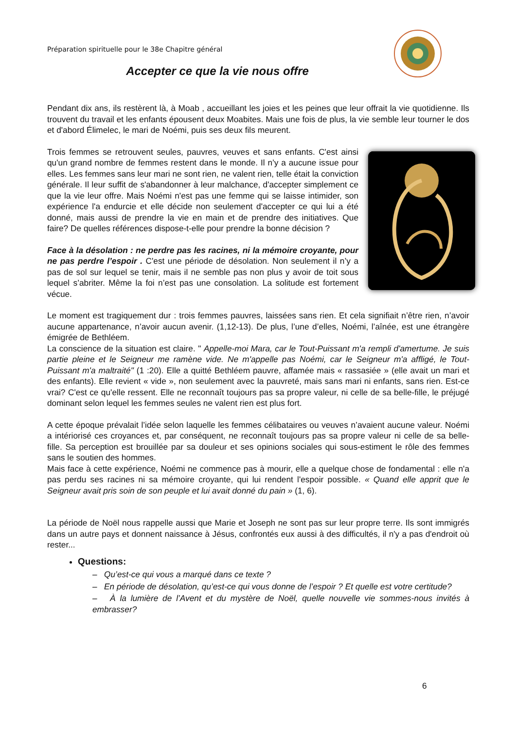Préparation spirituelle pour le 38e Chapitre général
Accepter ce que la vie nous offre
Pendant dix ans, ils restèrent là, à Moab , accueillant les joies et les peines que leur offrait la vie quotidienne. Ils trouvent du travail et les enfants épousent deux Moabites. Mais une fois de plus, la vie semble leur tourner le dos et d'abord Élimelec, le mari de Noémi, puis ses deux fils meurent.
Trois femmes se retrouvent seules, pauvres, veuves et sans enfants. C'est ainsi qu'un grand nombre de femmes restent dans le monde. Il n’y a aucune issue pour elles. Les femmes sans leur mari ne sont rien, ne valent rien, telle était la conviction générale. Il leur suffit de s'abandonner à leur malchance, d'accepter simplement ce que la vie leur offre. Mais Noémi n'est pas une femme qui se laisse intimider, son expérience l'a endurcie et elle décide non seulement d'accepter ce qui lui a été donné, mais aussi de prendre la vie en main et de prendre des initiatives. Que faire? De quelles références dispose-t-elle pour prendre la bonne décision ?
Face à la désolation : ne perdre pas les racines, ni la mémoire croyante, pour ne pas perdre l’espoir . C'est une période de désolation. Non seulement il n’y a pas de sol sur lequel se tenir, mais il ne semble pas non plus y avoir de toit sous lequel s’abriter. Même la foi n’est pas une consolation. La solitude est fortement vécue.
Le moment est tragiquement dur : trois femmes pauvres, laissées sans rien. Et cela signifiait n’être rien, n’avoir aucune appartenance, n’avoir aucun avenir. (1,12-13). De plus, l’une d’elles, Noémi, l’aînée, est une étrangère émigrée de Bethléem.
La conscience de la situation est claire. " Appelle-moi Mara, car le Tout-Puissant m'a rempli d'amertume. Je suis partie pleine et le Seigneur me ramène vide. Ne m'appelle pas Noémi, car le Seigneur m'a affligé, le Tout-Puissant m'a maltraité" (1 :20). Elle a quitté Bethléem pauvre, affamée mais « rassasiée » (elle avait un mari et des enfants). Elle revient « vide », non seulement avec la pauvreté, mais sans mari ni enfants, sans rien. Est-ce vrai? C'est ce qu'elle ressent. Elle ne reconnaît toujours pas sa propre valeur, ni celle de sa belle-fille, le préjugé dominant selon lequel les femmes seules ne valent rien est plus fort.
A cette époque prévalait l’idée selon laquelle les femmes célibataires ou veuves n’avaient aucune valeur. Noémi a intériorisé ces croyances et, par conséquent, ne reconnaît toujours pas sa propre valeur ni celle de sa belle-fille. Sa perception est brouillée par sa douleur et ses opinions sociales qui sous-estiment le rôle des femmes sans le soutien des hommes.
Mais face à cette expérience, Noémi ne commence pas à mourir, elle a quelque chose de fondamental : elle n'a pas perdu ses racines ni sa mémoire croyante, qui lui rendent l'espoir possible. « Quand elle apprit que le Seigneur avait pris soin de son peuple et lui avait donné du pain » (1, 6).
La période de Noël nous rappelle aussi que Marie et Joseph ne sont pas sur leur propre terre. Ils sont immigrés dans un autre pays et donnent naissance à Jésus, confrontés eux aussi à des difficultés, il n'y a pas d'endroit où rester...
Questions:
– Qu’est-ce qui vous a marqué dans ce texte ?
– En période de désolation, qu’est-ce qui vous donne de l’espoir ? Et quelle est votre certitude?
– À la lumière de l’Avent et du mystère de Noël, quelle nouvelle vie sommes-nous invités à embrasser?
6